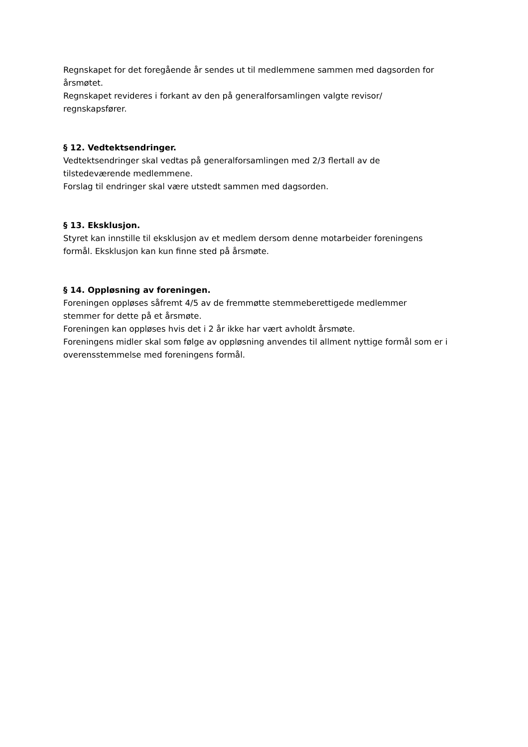Regnskapet for det foregående år sendes ut til medlemmene sammen med dagsorden for årsmøtet.
Regnskapet revideres i forkant av den på generalforsamlingen valgte revisor/
regnskapsfører.
§ 12. Vedtektsendringer.
Vedtektsendringer skal vedtas på generalforsamlingen med 2/3 flertall av de
tilstedeværende medlemmene.
Forslag til endringer skal være utstedt sammen med dagsorden.
§ 13. Eksklusjon.
Styret kan innstille til eksklusjon av et medlem dersom denne motarbeider foreningens
formål. Eksklusjon kan kun finne sted på årsmøte.
§ 14. Oppløsning av foreningen.
Foreningen oppløses såfremt 4/5 av de fremmøtte stemmeberettigede medlemmer
stemmer for dette på et årsmøte.
Foreningen kan oppløses hvis det i 2 år ikke har vært avholdt årsmøte.
Foreningens midler skal som følge av oppløsning anvendes til allment nyttige formål som er i overensstemmelse med foreningens formål.